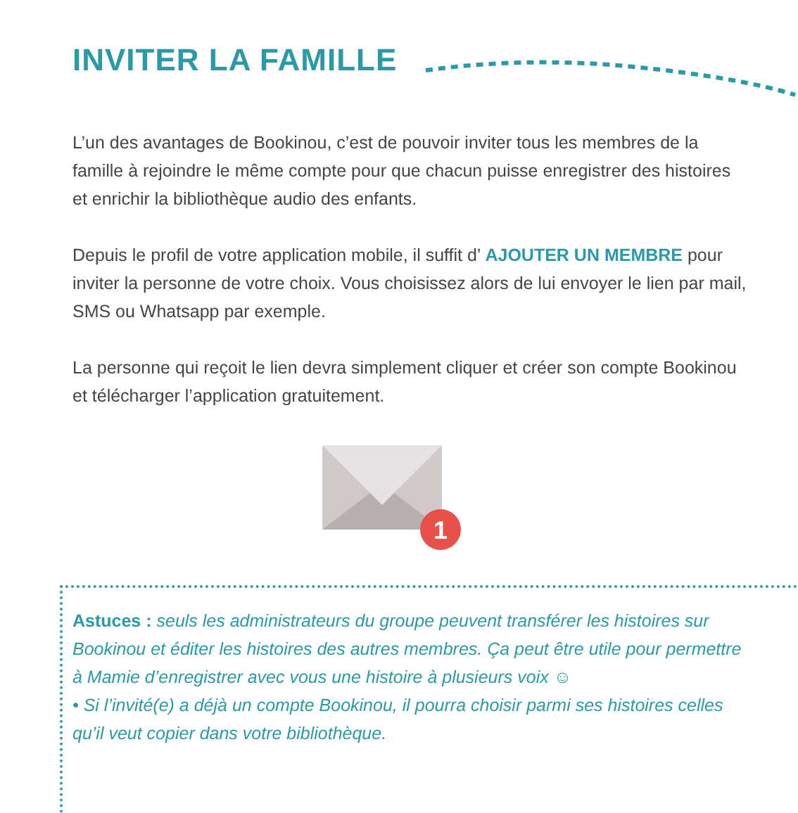INVITER LA FAMILLE
L’un des avantages de Bookinou, c’est de pouvoir inviter tous les membres de la famille à rejoindre le même compte pour que chacun puisse enregistrer des histoires et enrichir la bibliothèque audio des enfants.
Depuis le profil de votre application mobile, il suffit d’ AJOUTER UN MEMBRE pour inviter la personne de votre choix. Vous choisissez alors de lui envoyer le lien par mail, SMS ou Whatsapp par exemple.
La personne qui reçoit le lien devra simplement cliquer et créer son compte Bookinou et télécharger l’application gratuitement.
1
Astuces : seuls les administrateurs du groupe peuvent transférer les histoires sur Bookinou et éditer les histoires des autres membres. Ça peut être utile pour permettre à Mamie d’enregistrer avec vous une histoire à plusieurs voix ☺
• Si l’invité(e) a déjà un compte Bookinou, il pourra choisir parmi ses histoires celles qu’il veut copier dans votre bibliothèque.